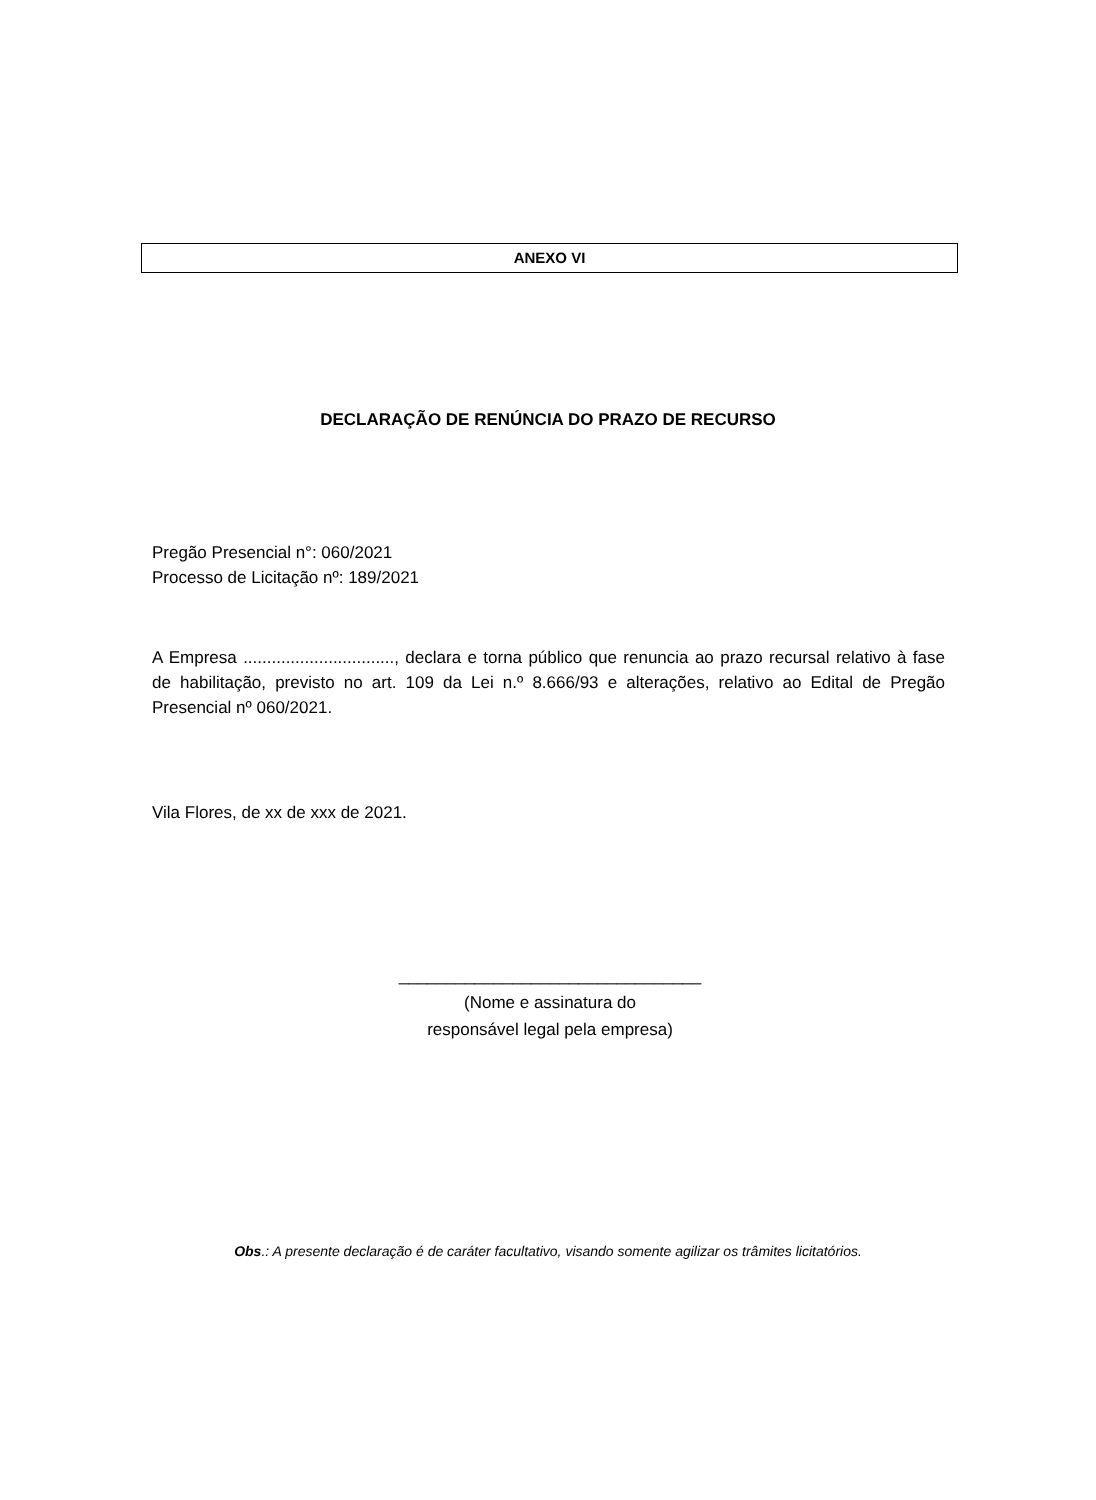ANEXO VI
DECLARAÇÃO DE RENÚNCIA DO PRAZO DE RECURSO
Pregão Presencial n°: 060/2021
Processo de Licitação nº: 189/2021
A Empresa ................................, declara e torna público que renuncia ao prazo recursal relativo à fase de habilitação, previsto no art. 109 da Lei n.º 8.666/93 e alterações, relativo ao Edital de Pregão Presencial nº 060/2021.
Vila Flores, de xx de xxx de 2021.
________________________________
(Nome e assinatura do
responsável legal pela empresa)
Obs.: A presente declaração é de caráter facultativo, visando somente agilizar os trâmites licitatórios.